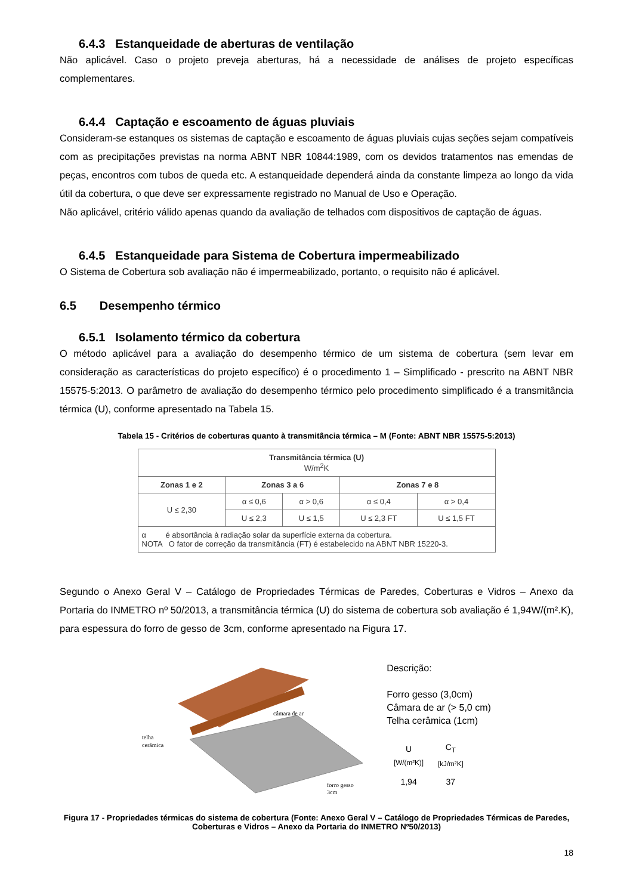6.4.3 Estanqueidade de aberturas de ventilação
Não aplicável. Caso o projeto preveja aberturas, há a necessidade de análises de projeto específicas complementares.
6.4.4 Captação e escoamento de águas pluviais
Consideram-se estanques os sistemas de captação e escoamento de águas pluviais cujas seções sejam compatíveis com as precipitações previstas na norma ABNT NBR 10844:1989, com os devidos tratamentos nas emendas de peças, encontros com tubos de queda etc. A estanqueidade dependerá ainda da constante limpeza ao longo da vida útil da cobertura, o que deve ser expressamente registrado no Manual de Uso e Operação.
Não aplicável, critério válido apenas quando da avaliação de telhados com dispositivos de captação de águas.
6.4.5 Estanqueidade para Sistema de Cobertura impermeabilizado
O Sistema de Cobertura sob avaliação não é impermeabilizado, portanto, o requisito não é aplicável.
6.5 Desempenho térmico
6.5.1 Isolamento térmico da cobertura
O método aplicável para a avaliação do desempenho térmico de um sistema de cobertura (sem levar em consideração as características do projeto específico) é o procedimento 1 – Simplificado - prescrito na ABNT NBR 15575-5:2013. O parâmetro de avaliação do desempenho térmico pelo procedimento simplificado é a transmitância térmica (U), conforme apresentado na Tabela 15.
Tabela 15 - Critérios de coberturas quanto à transmitância térmica – M (Fonte: ABNT NBR 15575-5:2013)
| Transmitância térmica (U) W/m<sup>2</sup>K | | | | |
| --- | --- | --- | --- | --- |
| Zonas 1 e 2 | Zonas 3 a 6 | | Zonas 7 e 8 | |
| U ≤ 2,30 | α ≤ 0,6 | α > 0,6 | α ≤ 0,4 | α > 0,4 |
| | U ≤ 2,3 | U ≤ 1,5 | U ≤ 2,3 FT | U ≤ 1,5 FT |
| α é absortância à radiação solar da superfície externa da cobertura. NOTA O fator de correção da transmitância (FT) é estabelecido na ABNT NBR 15220-3. | | | | |
Segundo o Anexo Geral V – Catálogo de Propriedades Térmicas de Paredes, Coberturas e Vidros – Anexo da Portaria do INMETRO nº 50/2013, a transmitância térmica (U) do sistema de cobertura sob avaliação é 1,94W/(m².K), para espessura do forro de gesso de 3cm, conforme apresentado na Figura 17.
câmara de ar
telha
cerâmica
forro gesso
3cm
Descrição:
Forro gesso (3,0cm)
Câmara de ar (> 5,0 cm)
Telha cerâmica (1cm)
| U [W/(m²K)] | C<sub>T</sub> [kJ/m²K] |
| --- | --- |
| 1,94 | 37 |
Figura 17 - Propriedades térmicas do sistema de cobertura (Fonte: Anexo Geral V – Catálogo de Propriedades Térmicas de Paredes, Coberturas e Vidros – Anexo da Portaria do INMETRO Nº50/2013)
18